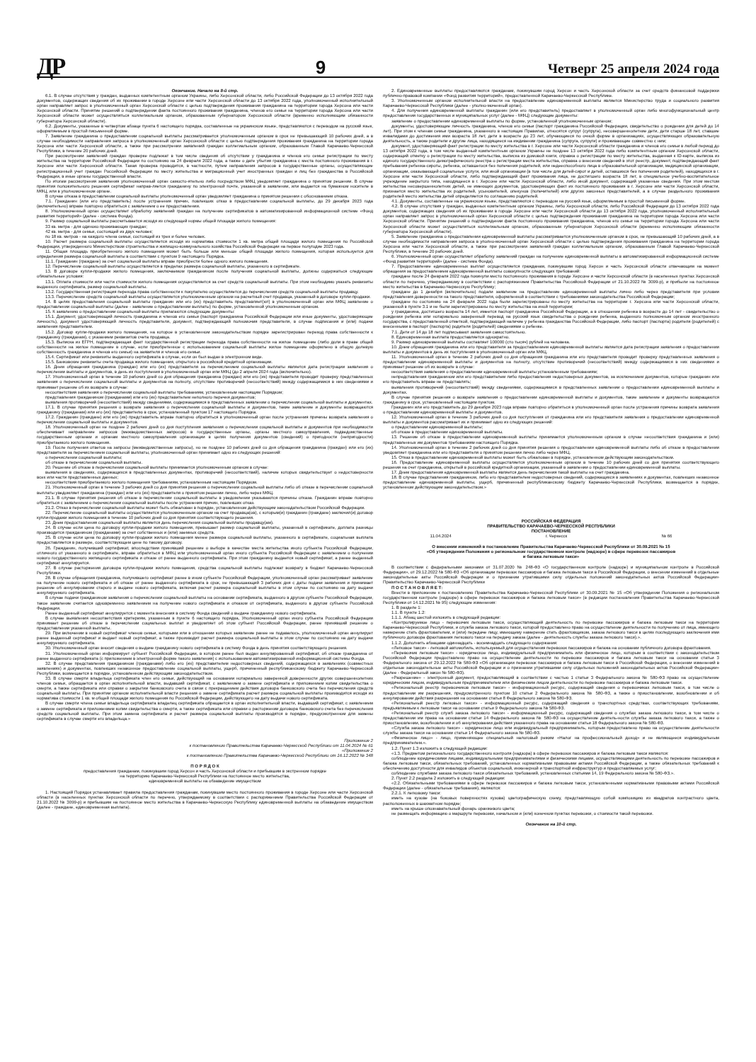ДР
9
Четверг 25 апреля 2024 года
Окончание. Начало на 8-й стр.
6.1. В случае отсутствия у граждан, выданных компетентным органом Украины, либо Херсонской области, либо Российской Федерации до 13 октября 2022 года документов, содержащих сведения об их проживании в городе Херсоне или части Херсонской области до 13 октября 2022 года, уполномоченный исполнительный орган направляет запрос в уполномоченный орган Херсонской области с целью подтверждения проживания гражданина на территории города Херсона или части Херсонской области. Принятие решений о подтверждении факта постоянного проживания гражданина, членов его семьи на территории города Херсона или части Херсонской области может осуществляться коллегиальным органом, образованным губернатором Херсонской области (временно исполняющим обязанности губернатора Херсонской области).
6.2. Документы, указанные в четвертом абзаце пункта 6 настоящего порядка, составленные на украинском языке, представляются с переводом на русский язык, оформляемым в простой письменной форме.
7. Заявление гражданина о предоставлении социальной выплаты рассматривается уполномоченным органом в срок не превышающий 10 рабочих дней, а в случае необходимости направления запроса в уполномоченный орган Херсонской области с целью подтверждения проживания гражданина на территории города Херсона или части Херсонской области, а также при рассмотрении заявлений граждан коллегиальным органом, образованным Главой Карачаево-Черкесской Республики, в течение 20 рабочих дней.
При рассмотрении заявлений граждан проверке подлежат в том числе сведения об отсутствии у гражданина и членов его семьи регистрации по месту жительства на территории Российской Федерации по состоянию на 24 февраля 2022 года, а также о дате убытия гражданина с места постоянного проживания в г. Херсоне или части Херсонской области. Такая проверка проводится, в частности, путем направления запросов в государственные органы, осуществляющие регистрационный учет граждан Российской Федерации по месту жительства и миграционный учет иностранных граждан и лиц без гражданства в Российской Федерации, в иные органы государственной власти.
По итогам рассмотрения заявления уполномоченный орган самосто-ятельно либо посредством МФЦ уведомляет гражданина о принятом решении. В случае принятия положительного решения сертификат направ-ляется гражданину по электронной почте, указанной в заявлении, или выдается на бумажном носителе в МФЦ, или в уполномоченном органе.
В случае отказа в предоставлении социальной выплаты уполномоченный орган уведомляет гражданина о принятом решении с обоснованием отказа.
7.1. Гражданин (или его представитель) после устранения причин, повлекших отказ в предоставлении социальной выплаты, до 29 декабря 2023 года (включительно) вправе повторно обратиться с заявлением о ее предоставлении.
8. Уполномоченный орган осуществляет обработку заявлений граждан на получение сертификатов в автоматизированной информационной системе «Фонд развития территорий» (далее - система Фонда).
9. Размер социальной выплаты рассчитывается исходя из следующей нормы общей площади жилого помещения:
33 кв. метра - для одиноко проживающих граждан;
42 кв. метра - для семьи, состоящей из двух человек;
по 18 кв. метров - на каждого члена семьи, состоящей из трех и более человек.
10. Расчет размера социальной выплаты осуществляется исходя из норматива стоимости 1 кв. метра общей площади жилого помещения по Российской Федерации, утвержденного Министерством строительства и жилищно-коммунального хозяйства Российской Федерации на первое полугодие 2023 года.
11. Общая площадь приобретенного жилого помещения может быть больше или меньше общей площади жилого помещения, которая используется для определения размера социальной выплаты в соответствии с пунктом 9 настоящего Порядка.
11.1. Гражданин (граждане) за счет социальной выплаты вправе приобрести более одного жилого помещения.
12. Перечисление социальной выплаты осуществляется в пределах размера социальной выплаты, указанного в сертификате.
13. В договоре купли-продажи жилого помещения, заключаемом гражданином после получения социальной выплаты, должны содержаться следующие обязательные условия:
13.1. Оплата стоимости или части стоимости жилого помещения осуществляется за счет средств социальной выплаты. При этом необходимо указать реквизиты выданного сертификата, размер социальной выплаты.
13.2. Государственная регистрация перехода права собственности к покупателю осуществляется до перечисления средств социальной выплаты продавцу.
13.3. Перечисление средств социальной выплаты осуществляется уполномоченным органом на расчетный счет продавца, указанный в договоре купли-продажи.
14. В целях предоставления социальной выплаты гражданин или его (их) представитель представляет(ют) в уполномоченный орган или МФЦ заявление о предоставлении социальной выплаты (далее - заявление о предоставлении выплаты) по форме, установленной уполномоченным органом.
15. К заявлению о предоставлении социальной выплаты прилагаются следующие документы:
15.1. Документ, удостоверяющий личность гражданина и членов его семьи (паспорт гражданина Российской Федерации или иные документы, удостоверяющие личность), документ удостоверяющий личность представителя, документ, подтверждающий полномочия представителя, в случае подписания и (или) подачи заявления представителем.
15.2. Договор купли-продажи жилого помещения, на которое в установленном законодательством порядке зарегистрирован переход права собственности к гражданину (гражданам), с указанием реквизитов счета продавца.
15.3. Выписка из ЕГРН, подтверждающая факт государственной регистрации перехода права собственности на жилое помещение (либо доли в праве общей собственности на жилое помещение в случае, если приобретенное с использованием социальной выплаты жилое помещение оформлено в общую долевую собственность гражданина и членов его семьи) на заявителя и членов его семьи.
15.4. Сертификат или реквизиты выданного сертификата в случае, если он был выдан в электронном виде.
15.5. Банковские реквизиты счета продавца жилого помещения, открытого в российской кредитной организации.
16. Днем обращения гражданина (граждан) или его (их) представителя за перечислением социальной выплаты является дата регистрации заявления о перечислении выплаты и документов, в день их поступления в уполномоченный орган или МФЦ (до 2 апреля 2024 года (включительно).
17. Уполномоченный орган в течение 10 рабочих дней со дня обращения гражданина (граждан) или его (их) представителя проводит проверку представленных заявления о перечислении социальной выплаты и документов на полноту, отсутствие противоречий (несоответствий) между содержащимися в них сведениями и принимает решение об их возврате в случае:
несоответствия заявления о перечислении социальной выплаты требованиям, установленным настоящим Порядком;
представления гражданином (гражданами) или его (их) представителем неполного перечня документов;
выявления противоречий (несоответствий) между сведениями, содержащимися в представленных заявлении о перечислении социальной выплаты и документах.
17.1. В случае принятия решения о возврате заявления о перечислении социальной выплаты и документов, такие заявление и документы возвращаются гражданину (гражданам) или его (их) представителю в срок, установленный пунктом 17 настоящего Порядка.
17.2. Гражданин (граждане) или его (их) представитель вправе повторно обратиться в уполномоченный орган после устранения причины возврата заявления о перечислении социальной выплаты и документов.
18. Уполномоченный орган не позднее 2 рабочих дней со дня поступления заявления о перечислении социальной выплаты и документов при необходимости обеспечивает направление запросов (межведомственных запросов) в государственные органы, органы местного самоуправления, подведомственные государственным органам и органам местного самоуправления организации в целях получения документов (сведений) о пригодности (непригодности) приобретаемого жилого помещения.
19. После получения ответов на запросы (межведомственные запросы), но не позднее 10 рабочих дней со дня обращения гражданина (граждан) или его (их) представителя за перечислением социальной выплаты, уполномоченный орган принимает одно из следующих решений:
о перечислении социальной выплаты;
об отказе в перечислении социальной выплаты.
20. Решение об отказе в перечислении социальной выплаты принимается уполномоченным органом в случае:
выявления в сведениях, содержащихся в представленных документах, противоречий (несоответствий), наличие которых свидетельствует о недостоверности всех или части представленных данных;
несоответствия приобретаемого жилого помещения требованиям, установленным настоящим Порядком.
21. Уполномоченный орган в течение 3 рабочих дней со дня принятия решения о перечислении социальной выплаты либо об отказе в перечислении социальной выплаты уведомляет гражданина (граждан) или его (их) представителя о принятом решении лично, либо через МФЦ.
21.1. В случае принятия решения об отказе в перечислении социальной выплаты в уведомлении указываются причины отказа. Гражданин вправе повторно обратиться с заявлением о перечислении социальной выплаты после устранения причин, повлекших отказ.
21.2. Отказ в перечислении социальной выплаты может быть обжалован в порядке, установленном действующим законодательством Российской Федерации.
22. Перечисление социальной выплаты осуществляется уполномоченным органом на счет продавца(ов), с которым(и) гражданин (граждане) заключил(и) договор купли-продажи жилого помещения в течение 10 рабочих дней со дня принятия соответствующего решения.
23. Днем предоставления социальной выплаты является день перечисления социальной выплаты продавцу(ам).
24. В случае если цена по договору купли-продажи жилого помещения, превышает размер социальной выплаты, указанный в сертификате, доплата разницы производится гражданином (гражданами) за счет собственных и (или) заемных средств.
25. В случае если цена по договору купли-продажи жилого помещения менее размера социальной выплаты, указанного в сертификате, социальная выплата предоставляется в размере, соответствующем цене по такому договору.
26. Гражданин, получивший сертификат, впоследствии принявший решение о выборе в качестве места жительства иного субъекта Российской Федерации, отличного от указанного в сертификате, вправе обратиться в МФЦ или уполномоченный орган иного субъекта Российской Федерации с заявлением о получении нового государственного жилищного сертификата и отказе от ранее выданного сертификата. При этом гражданину выдается новый сертификат, а ранее выданный сертификат аннулируется.
27. В случае расторжения договора купли-продажи жилого помещения, средства социальной выплаты подлежат возврату в бюджет Карачаево-Черкесской Республики.
28. В случае обращения гражданина, получившего сертификат ранее в ином субъекте Российской Федерации, уполномоченный орган рассматривает заявление на получение нового сертификата и об отказе от ранее выданного сертификата в срок, не превышающий 3 рабочих дня с даты подачи заявления и принимает решение об аннулировании старого и выдаче нового сертификата, включая расчет размера социальной выплаты в этом случае по состоянию на дату выдачи аннулируемого сертификата.
В случае подачи гражданином заявления о перечислении социальной выплаты на основании сертификата, выданного в другом субъекте Российской Федерации, такое заявление считается одновременно заявлением на получение нового сертификата и отказом от сертификата, выданного в другом субъекте Российской Федерации.
Ранее выданный сертификат аннулируется с момента внесения в систему Фонда сведений о выдаче гражданину нового сертификата.
В случае выявления несоответствия критериям, указанным в пункте 6 настоящего порядка, Уполномоченный орган иного субъекта Российской Федерации принимает решение об отказе в перечислении социальных выплат и уведомляет об этом субъект Российской Федерации, ранее принявший решение о предоставлении указанной выплаты.
29. При включении в новый сертификат членов семьи, которыми или в отношении которых заявление ранее не подавалось, уполномоченный орган аннулирует ранее выданный сертификат и выдает новый сертификат, а также производит расчет размера социальной выплаты в этом случае по состоянию на дату выдачи аннулируемого сертификата.
30. Уполномоченный орган вносит сведения о выдаче гражданину нового сертификата в систему Фонда в день принятия соответствующего решения.
31. Уполномоченный орган информирует субъект Российской Федерации, в котором ранее был выдан аннулированный сертификат, об отказе гражданина от ранее выданного сертификата (с приложением в электронной форме такого заявления) с использованием автоматизированной информационной системы Фонда.
32. В случае представления гражданином (гражданами) либо его (их) представителем недостоверных сведений, содержащихся в заявлениях (совместных заявлениях) и документах, повлекших незаконное предоставление социальной выплаты, ущерб, причиненный республиканскому бюджету Карачаево-Черкесской Республики, возмещается в порядке, установленном действующим законодательством.
33. В случае смерти владельца сертификата член его семьи, действующий на основании нотариально заверенной доверенности других совершеннолетних членов семьи, обращается в орган исполнительной власти, выдавший сертификат, с заявлением о замене сертификата и приложением копии свидетельства о смерти, а также сертификата или справки о закрытии банковского счета в связи с прекращением действия договора банковского счета без перечисления средств социальной выплаты. При принятии органом исполнительной власти решения о замене сертификата расчет размера социальной выплаты производится исходя из норматива стоимости 1 кв. м общей площади жилого помещения по Российской Федерации, действующего на дату выдачи нового сертификата.
В случае смерти члена семьи владельца сертификата владелец сертификата обращается в орган исполнительной власти, выдавший сертификат, с заявлением о замене сертификата и приложением копии свидетельства о смерти, а также сертификата или справки о расторжении договора банковского счета без перечисления средств социальной выплаты. При этом замена сертификата и расчет размера социальной выплаты производятся в порядке, предусмотренном для замены сертификата в случае смерти его владельца.»
Приложение 2
к постановлению Правительства Карачаево-Черкесской Республики от 11.04.2024 № 61
«Приложение 2
к постановлению Правительства Карачаево-Черкесской Республики от 16.12.2022 № 348
П О Р Я Д О К
предоставления гражданам, покинувшим город Херсон и часть Херсонской области и прибывшим в экстренном порядке
на территорию Карачаево-Черкесской Республики на постоянное место жительства,
единовременной выплаты на обзаведение имуществом
1. Настоящий Порядок устанавливает правила предоставления гражданам, покинувшим место постоянного проживания в городе Херсоне или части Херсонской области (в населенных пунктах Херсонской области по перечню, утверждаемому в соответствии с распоряжением Правительства Российской Федерации от 21.10.2022 № 3099-р) и прибывшим на постоянное место жительства в Карачаево-Черкесскую Республику единовременной выплаты на обзаведение имуществом (далее - граждане, единовременная выплата).
2. Единовременные выплаты предоставляются гражданам, покинувшим город Херсон и часть Херсонской области за счет средств финансовой поддержки публично-правовой компании «Фонд развития территорий», предоставленной Карачаево-Черкесской Республике.
3. Уполномоченным органом исполнительной власти на предоставление единовременной выплаты является Министерство труда и социального развития Карачаево-Черкесской Республики (далее - уполно-моченный орган).
4. Для получения единовременной выплаты гражданин (или его представитель) предоставляет в уполномоченный орган либо многофункциональный центр предоставления государственных и муниципальных услуг (далее - МФЦ) следующие документы:
заявление о предоставлении единовременной выплаты по форме, установленной уполномоченным органом;
документы, удостоверяющие личность гражданина, членов его семьи (паспорт гражданина Российской Федерации, свидетельство о рождении для детей до 14 лет). При этом к членам семьи гражданина, указанного в настоящих Правилах, относятся супруг (супруга), несовершеннолетние дети, дети старше 18 лет, ставшие инвалидами до достижения ими возраста 18 лет, дети в возрасте до 23 лет, обучающиеся по очной форме в организациях, осуществляющих образовательную деятельность, а также родители и другие лица, находящиеся на иждивении гражданина (супруга, супруги) и проживающие совместно с ним;
документ, удостоверяющий факт регистрации по месту жительства в г. Херсоне или части Херсонской области гражданина и членов его семьи в любой период до 13 октября 2022 года, в том числе выданный компетентным органом Украины не позднее 13 октября 2022 года либо компетентным органом Херсонской области, содержащий отметку о регистрации по месту жительства, выписка из домовой книги, справка о регистрации по месту жительства, выданная к ID-карте, выписка из единого государственного демографического реестра о регистрации места жительства, справка о внесении сведений в этот реестр, документ, подтверждающий факт пребывания ребенка-сироты, ребенка, оставшегося без попечения родителей, или недееспособного лица в образовательной организации, медицинской организации, организации, оказывающей социальные услуги, или иной организации (в том числе для детей-сирот и детей, оставшихся без попечения родителей), находящихся в г. Херсоне или части Херсонской области, либо подтверждающий факт проживания лица, не достигшего возраста 18 лет, в специальное учебно-воспитательное учреждение закрытого типа, находящееся в г. Херсоне или части Херсонской области, либо иной документ, содержащий указанные сведения. При этом местом жительства несовершеннолетних детей, не имеющих документов, удостоверяющих факт их постоянного проживания в г. Херсоне или части Херсонской области, признается место жительства их родителей, усыновителей, опекунов (попечителей) или других законных представителей, а в случае раздельного проживания родителей место жительства детей определяется по соглашению родителей.
4.1. Документы, составленные на украинском языке, представляются с переводом на русский язык, оформляемым в простой письменной форме.
4.2. В случае отсутствия у граждан, выданных компетентным органом Украины, либо Херсонской области, либо Российской Федерации до 13 октября 2022 года документов, содержащих сведения об их проживании в городе Херсоне или части Херсонской области до 13 октября 2022 года, уполномоченный исполнительный орган направляет запрос в уполномоченный орган Херсонской области с целью подтверждения проживания гражданина на территории города Херсона или части Херсонской области. Принятие решений о подтверждении факта постоянного проживания гражданина, членов его семьи на территории города Херсона или части Херсонской области может осуществляться коллегиальным органом, образованным губернатором Херсонской области (временно исполняющим обязанности губернатора Херсонской области).
5. Заявление гражданина о предоставлении единовременной выплаты рассматривается уполномоченным органом в срок, не превышающий 10 рабочих дней, а в случае необходимости направления запроса в уполно-моченный орган Херсонской области с целью подтверждения проживания гражданина на территории города Херсона или части Херсонской области, а также при рассмотрении заявлений граждан коллегиальным органом, образованным Главой Карачаево-Черкесской Республики, в течение 20 рабочих дней.
6. Уполномоченный орган осуществляет обработку заявлений граждан на получение единовременной выплаты в автоматизированной информационной системе «Фонд развития территорий» (далее - система Фонда).
7. Предоставление единовременных выплат осуществляется гражданам, покинувшим город Херсон и часть Херсонской области отвечающим на момент обращения за предоставлением единовременной выплаты совокупности следующих требований:
граждане после 24 февраля 2022 года покинули место постоянного проживания в городе Херсоне и части Херсонской области (в населенных пунктах Херсонской области по перечню, утверждаемому в соответствии с распоряжением Правительства Российской Федерации от 21.10.2022 № 3099-р), и прибыли на постоянное место жительства в Карачаево-Черкесскую Республику;
граждане до 1 декабря (включительно) подали заявление на предоставление единовременной выплаты лично либо через представителя при условии представления доверенности на такого представителя, оформленной в соответствии с требованиями законодательства Российской Федерации;
граждане по состоянию на 24 февраля 2022 года были зарегистрированы по месту жительства на территории г. Херсона или части Херсонской области, указанной в пункте 3.1 и не были зарегистрированы по месту жительства на иной территории;
у гражданина, достигшего возраста 14 лет, имеется паспорт гражданина Российской Федерации, а в отношении ребенка в возрасте до 14 лет - свидетельство о рождении ребенка или нотариально заверенный перевод на русский язык свидетельства о рождении ребенка, выданного полномочным органом иностранного государства, с предоставленной отметкой, подтверждающей наличие у ребенка гражданства Российской Федерации, либо паспорт (паспорта) родителя (родителей) с внесенными в паспорт (паспорта) родителя (родителей) сведениями о ребенке.
7.1. Дети от 14 до 18 лет подписывают заявления самостоятельно.
8. Единовременная выплата предоставляется однократно.
9. Размер единовременной выплаты составляет 100000 (сто тысяч) рублей на человека.
10. Днем обращения гражданина или его представителя за предоставлением единовременной выплаты является дата регистрации заявления о предоставлении выплаты и документов в день их поступления в уполномоченный орган или МФЦ.
11. Уполномоченный орган в течение 2 рабочих дней со дня обращения гражданина или его представителя проводит проверку представленных заявления о предоставлении единовременной выплаты и документов на полноту, отсутствие противоречий (несоответствий) между содержащимися в них сведениями и принимает решение об их возврате в случае:
несоответствия заявления о предоставлении единовременной выплаты установленным требованиям;
непредставления гражданином или его представителем либо предоставления недостоверных документов, за исключением документов, которые гражданин или его представитель вправе не представлять;
выявления противоречий (несоответствий) между сведениями, содержащимися в представленных заявлении о предоставлении единовременной выплаты и документах.
В случае принятия решения о возврате заявления о предоставлении единовременной выплаты и документов, такие заявление и документы возвращаются гражданину в срок, установленный настоящим пунктом.
Гражданин или его представитель до 29 декабря 2023 года вправе повторно обратиться в уполномоченный орган после устранения причины возврата заявления о предоставлении единовременной выплаты и документов.
12. Уполномоченный орган в течение 3 рабочих дней со дня поступления от гражданина или его представителя заявления о предоставлении единовременной выплаты и документов рассматривает их и принимает одно из следующих решений:
о предоставлении единовременной выплаты;
об отказе в предоставлении единовременной выплаты.
13. Решение об отказе в предоставлении единовременной выплаты принимается уполномоченным органом в случае несоответствия гражданина и (или) представленных им документов требованиям настоящего Порядка.
14. Уполномоченный орган в течение 2 рабочих дней со дня принятия решения о предоставлении единовременной выплаты либо об отказе в предоставлении уведомляет гражданина или его представителя о принятом решении лично либо через МФЦ.
15. Отказ в предоставлении единовременной выплаты может быть обжалован в порядке, установленном действующим законодательством.
16. Предоставление единовременной выплаты осуществляется уполномоченным органом в течение 10 рабочих дней со дня принятия соответствующего решения на счет гражданина, открытый в российской кредитной организации, указанный в заявлении о предоставлении единовременной выплаты.
17. Днем предоставления единовременной выплаты является день перечисления такой выплаты на счет гражданина.
18. В случае представления гражданином, либо его представителем недостоверных сведений, содержащихся в заявлениях и документах, повлекших незаконное предоставление единовременной выплаты, ущерб, причиненный республиканскому бюджету Карачаево-Черкесской Республики, возмещается в порядке, установленном действующим законодательством.»
РОССИЙСКАЯ ФЕДЕРАЦИЯ
ПРАВИТЕЛЬСТВО КАРАЧАЕВО-ЧЕРКЕССКОЙ РЕСПУБЛИКИ
ПОСТАНОВЛЕНИЕ
11.04.2024 г. Черкесск № 66
О внесении изменений в постановление Правительства Карачаево-Черкесской Республики от 30.09.2021 № 15
«Об утверждении Положения о региональном государственном контроле (надзоре) в сфере перевозок пассажиров
и багажа легковым такси»
В соответствии с федеральными законами от 31.07.2020 № 248-ФЗ «О государственном контроле (надзоре) и муниципальном контроле в Российской Федерации», от 29.12.2022 № 580-ФЗ «Об организации перевозок пассажиров и багажа легковым такси в Российской Федерации, о внесении изменений в отдельные законодательные акты Российской Федерации и о признании утратившими силу отдельных положений законодательных актов Российской Федерации» Правительство Карачаево-Черкесской Республики
П О С Т А Н О В Л Я Е Т:
Внести в приложение к постановлению Правительства Карачаево-Черкесской Республики от 30.09.2021 № 15 «Об утверждении Положения о региональном государственном контроле (надзоре) в сфере перевозок пассажиров и багажа легковым такси» (в редакции постановления Правительства Карачаево-Черкесской Республики от 14.12.2021 № 95) следующие изменения:
1. В разделе 1:
1.1. В пункте 1.2:
1.1.1. Абзац шестой изложить в следующей редакции:
«Контролируемое лицо - перевозчик легковым такси, осуществляющий деятельность по перевозке пассажиров и багажа легковым такси на территории Карачаево-Черкесской Республики, и служба заказа легкового такси, которой предоставлено право на осуществление деятельности по получению от лица, имеющего намерение стать фрахтователем, и (или) передаче лицу, имеющему намерение стать фрахтовщиком, заказа легкового такси в целях последующего заключения ими публичного договора фрахтования легкового такси на передачу заказа (далее - деятельность службы заказа легкового такси).».
1.1.2. Дополнить абзацами одиннадцать - восемнадцать следующего содержания:
«Легковое такси» - легковой автомобиль, используемый для осуществления перевозок пассажиров и багажа на основании публичного договора фрахтования.
«Перевозчик легковым такси» - юридическое лицо, индивидуальный предприниматель или физическое лицо, которым в соответствии с законодательством Российской Федерации предоставлено право на осуществление деятельности по перевозке пассажиров и багажа легковым такси на основании статьи 3 Федерального закона от 29.12.2022 № 580-ФЗ «Об организации перевозок пассажиров и багажа легковым такси в Российской Федерации, о внесении изменений в отдельные законодательные акты Российской Федерации и о признании утратившими силу отдельных положений законодательных актов Российской Федерации» (далее - Федеральный закон № 580-ФЗ).
«Разрешение» - электронный документ, предоставляющий в соответствии с частью 1 статьи 3 Федерального закона № 580-ФЗ право на осуществление юридическим лицом, индивидуальным предпринимателем или физическим лицом деятельности по перевозке пассажиров и багажа легковым такси.
«Региональный реестр перевозчиков легковым такси» - информационный ресурс, содержащий сведения о перевозчиках легковым такси, в том числе о предоставлении им разрешения, предусмотренного пунктом 10 статьи 2 Федерального закона № 580-ФЗ, а также о приостановлении, возобновлении и об аннулировании действия разрешения на основании статьи 8 Федерального закона № 580-ФЗ.
«Региональный реестр легковых такси» - информационный ресурс, содержащий сведения о транспортных средствах, соответствующих требованиям, предъявляемым к легковым такси на основании статьи 9 Федерального закона № 580-ФЗ.
«Региональный реестр служб заказа легкового такси» - информационный ресурс, содержащий сведения о службах заказа легкового такси, в том числе о предоставлении им права на основании статьи 14 Федерального закона № 580-ФЗ на осуществление деятель-ности службы заказа легкового такси, а также о приостановлении, возобновлении и об аннулировании действия указанного права на основании статьи 18 Федерального закона № 580-ФЗ.
«Служба заказа легкового такси» - юридическое лицо или индивидуальный предприниматель, которым предоставлено право на осуществление деятельности службы заказа такси на основании статьи 14 Федерального закона № 580-ФЗ.
«Физическое лицо» - лицо, применяющее специальный налоговый режим «Налог на профессиональный доход» и не являющееся индивидуальным предпринимателем.».
1.2. Пункт 1.3 изложить в следующей редакции:
«1.3. Предметом регионального государственного контроля (надзора) в сфере перевозок пассажиров и багажа легковым такси являются:
соблюдение юридическими лицами, индивидуальными предпринимателями и физическими лицами, осуществляющими деятельность по перевозке пассажиров и багажа легковым такси, обязательных требований, установленных нормативными правовыми актами Российской Федерации, а также обязательных требований к обеспечению доступности для инвалидов объектов социальной, инженерной и транспортной инфраструктур и предоставляемых услуг;
соблюдение службами заказа легкового такси обязательных требований, установленных статьями 14, 19 Федерального закона № 580-ФЗ.».
2. Пункт 2.2 раздела 2 изложить в следующей редакции:
«2.2. Обязательными требованиями в сфере перевозок пассажиров и багажа легковым такси, установленными нормативными правовыми актами Российской Федерации (далее - обязательные требования), являются:
2.2.1. К легковому такси:
иметь на кузове (на боковых поверхностях кузова) цветографическую схему, представляющую собой композицию из квадратов контрастного цвета, расположенных в шахматном порядке;
иметь на крыше опознавательный фонарь оранжевого цвета;
не размещать информацию о маршруте перевозки, начальном и (или) конечном пунктах перевозки, о стоимости такой перевозки.
Окончание на 10-й стр.